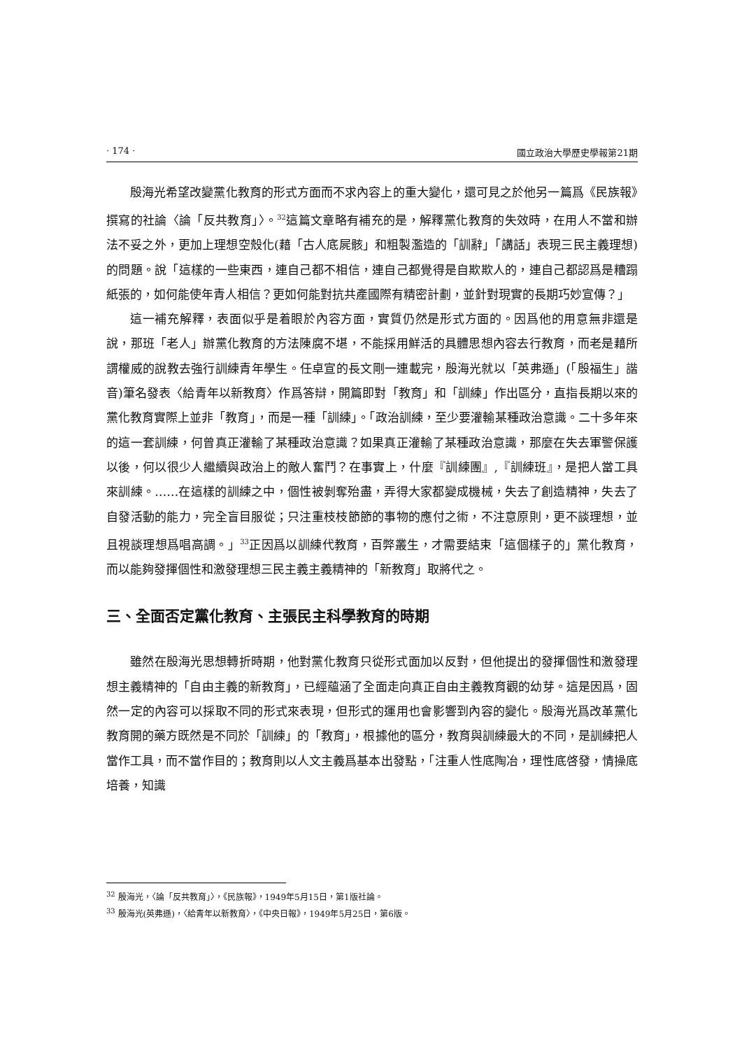· 174 · 國立政治大學歷史學報第21期
殷海光希望改變黨化教育的形式方面而不求內容上的重大變化，還可見之於他另一篇爲《民族報》撰寫的社論〈論「反共教育」〉。<sup>32</sup>這篇文章略有補充的是，解釋黨化教育的失效時，在用人不當和辦法不妥之外，更加上理想空殼化(藉「古人底屍骸」和粗製濫造的「訓辭」「講話」表現三民主義理想)的問題。說「這樣的一些東西，連自己都不相信，連自己都覺得是自欺欺人的，連自己都認爲是糟蹋紙張的，如何能使年青人相信？更如何能對抗共產國際有精密計劃，並針對現實的長期巧妙宣傳？」
這一補充解釋，表面似乎是着眼於內容方面，實質仍然是形式方面的。因爲他的用意無非還是說，那班「老人」辦黨化教育的方法陳腐不堪，不能採用鮮活的具體思想內容去行教育，而老是藉所謂權威的說教去強行訓練青年學生。任卓宣的長文剛一連載完，殷海光就以「英弗遜」(「殷福生」諧音)筆名發表〈給青年以新教育〉作爲答辯，開篇即對「教育」和「訓練」作出區分，直指長期以來的黨化教育實際上並非「教育」，而是一種「訓練」。「政治訓練，至少要灌輸某種政治意識。二十多年來的這一套訓練，何曾真正灌輸了某種政治意識？如果真正灌輸了某種政治意識，那麼在失去軍警保護以後，何以很少人繼續與政治上的敵人奮鬥？在事實上，什麼『訓練團』,『訓練班』，是把人當工具來訓練。……在這樣的訓練之中，個性被剝奪殆盡，弄得大家都變成機械，失去了創造精神，失去了自發活動的能力，完全盲目服從；只注重枝枝節節的事物的應付之術，不注意原則，更不談理想，並且視談理想爲唱高調。」<sup>33</sup>正因爲以訓練代教育，百弊叢生，才需要結束「這個樣子的」黨化教育，而以能夠發揮個性和激發理想三民主義主義精神的「新教育」取將代之。
三、全面否定黨化教育、主張民主科學教育的時期
雖然在殷海光思想轉折時期，他對黨化教育只從形式面加以反對，但他提出的發揮個性和激發理想主義精神的「自由主義的新教育」，已經蘊涵了全面走向真正自由主義教育觀的幼芽。這是因爲，固然一定的內容可以採取不同的形式來表現，但形式的運用也會影響到內容的變化。殷海光爲改革黨化教育開的藥方既然是不同於「訓練」的「教育」，根據他的區分，教育與訓練最大的不同，是訓練把人當作工具，而不當作目的；教育則以人文主義爲基本出發點，「注重人性底陶冶，理性底啓發，情操底培養，知識
<sup>32</sup> 殷海光，〈論「反共教育」〉，《民族報》，1949年5月15日，第1版社論。
<sup>33</sup> 殷海光(英弗遜)，〈給青年以新教育〉，《中央日報》，1949年5月25日，第6版。